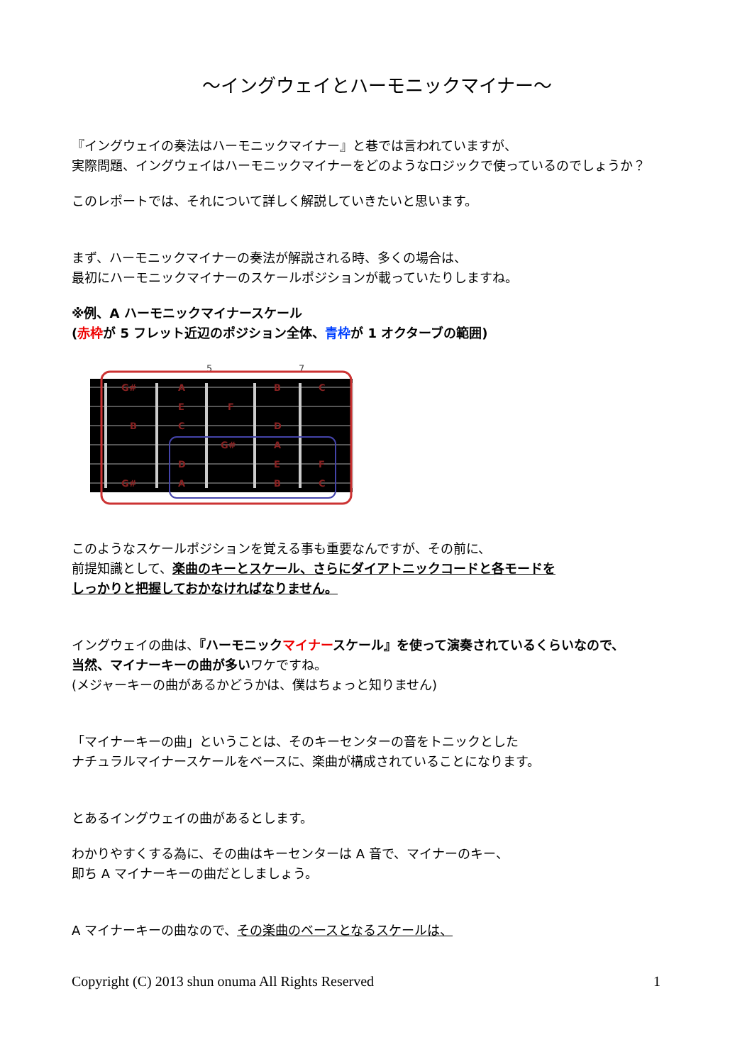～イングウェイとハーモニックマイナー～
『イングウェイの奏法はハーモニックマイナー』と巷では言われていますが、
実際問題、イングウェイはハーモニックマイナーをどのようなロジックで使っているのでしょうか？
このレポートでは、それについて詳しく解説していきたいと思います。
まず、ハーモニックマイナーの奏法が解説される時、多くの場合は、
最初にハーモニックマイナーのスケールポジションが載っていたりしますね。
※例、A ハーモニックマイナースケール
(赤枠が 5 フレット近辺のポジション全体、青枠が 1 オクターブの範囲)
5
7
G#
A
B
C
E
F
B
C
D
G#
A
D
E
F
G#
A
B
C
このようなスケールポジションを覚える事も重要なんですが、その前に、
前提知識として、楽曲のキーとスケール、さらにダイアトニックコードと各モードを
しっかりと把握しておかなければなりません。
イングウェイの曲は、『ハーモニックマイナースケール』を使って演奏されているくらいなので、
当然、マイナーキーの曲が多いワケですね。
(メジャーキーの曲があるかどうかは、僕はちょっと知りません)
「マイナーキーの曲」ということは、そのキーセンターの音をトニックとした
ナチュラルマイナースケールをベースに、楽曲が構成されていることになります。
とあるイングウェイの曲があるとします。
わかりやすくする為に、その曲はキーセンターは A 音で、マイナーのキー、
即ち A マイナーキーの曲だとしましょう。
A マイナーキーの曲なので、その楽曲のベースとなるスケールは、
Copyright (C) 2013 shun onuma All Rights Reserved 1